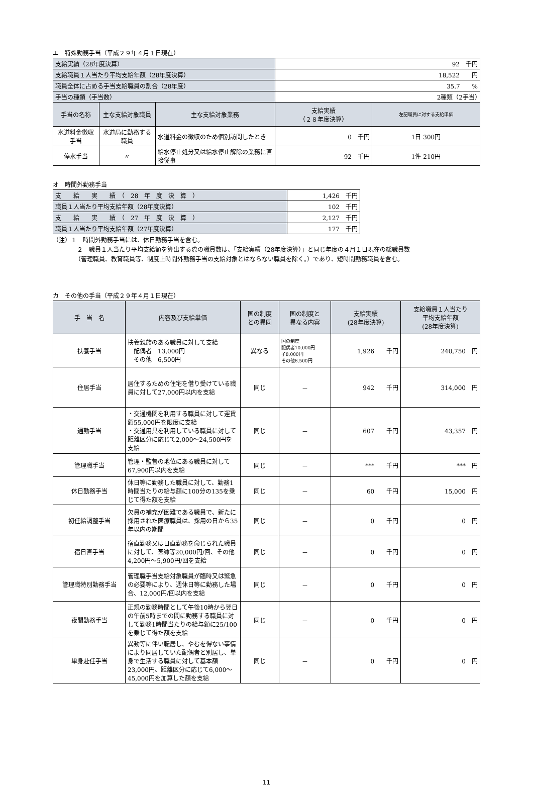エ　特殊勤務手当（平成２９年４月１日現在）
| 支給実績（28年度決算） | | | 92 千円 | |
| 支給職員１人当たり平均支給年額（28年度決算） | | | 18,522 円 | |
| 職員全体に占める手当支給職員の割合（28年度） | | | 35.7 % | |
| 手当の種類（手当数） | | | 2種類（2手当） | |
| 手当の名称 | 主な支給対象職員 | 主な支給対象業務 | 支給実績 （２８年度決算） | 左記職員に対する支給単価 |
| 水道料金徴収手当 | 水道局に勤務する職員 | 水道料金の徴収のため個別訪問したとき | 0 千円 | 1日 300円 |
| 停水手当 | 〃 | 給水停止処分又は給水停止解除の業務に直接従事 | 92 千円 | 1件 210円 |
オ　時間外勤務手当
| 支 給 実 績 （ 28 年 度 決 算 ） | 1,426 千円 |
| 職員１人当たり平均支給年額（28年度決算） | 102 千円 |
| 支 給 実 績 （ 27 年 度 決 算 ） | 2,127 千円 |
| 職員１人当たり平均支給年額（27年度決算） | 177 千円 |
（注）１　時間外勤務手当には、休日勤務手当を含む。
２　職員１人当たり平均支給額を算出する際の職員数は、「支給実績（28年度決算）」と同じ年度の４月１日現在の総職員数
（管理職員、教育職員等、制度上時間外勤務手当の支給対象とはならない職員を除く。）であり、短時間勤務職員を含む。
カ　その他の手当（平成２９年４月１日現在）
| 手 当 名 | 内容及び支給単価 | 国の制度 との異同 | 国の制度と 異なる内容 | 支給実績 (28年度決算) | 支給職員１人当たり 平均支給年額 (28年度決算) |
| --- | --- | --- | --- | --- | --- |
| 扶養手当 | 扶養親族のある職員に対して支給 配偶者 13,000円 その他 6,500円 | 異なる | 国の制度 配偶者10,000円 子8,000円 その他6,500円 | 1,926 千円 | 240,750 円 |
| 住居手当 | 居住するための住宅を借り受けている職員に対して27,000円以内を支給 | 同じ | － | 942 千円 | 314,000 円 |
| 通勤手当 | ・交通機関を利用する職員に対して運賃額55,000円を限度に支給 ・交通用具を利用している職員に対して距離区分に応じて2,000～24,500円を支給 | 同じ | － | 607 千円 | 43,357 円 |
| 管理職手当 | 管理・監督の地位にある職員に対して67,900円以内を支給 | 同じ | － | *** 千円 | *** 円 |
| 休日勤務手当 | 休日等に勤務した職員に対して、勤務1時間当たりの給与額に100分の135を乗じて得た額を支給 | 同じ | － | 60 千円 | 15,000 円 |
| 初任給調整手当 | 欠員の補充が困難である職員で、新たに採用された医療職員は、採用の日から35年以内の期間 | 同じ | － | 0 千円 | 0 円 |
| 宿日直手当 | 宿直勤務又は日直勤務を命じられた職員に対して、医師等20,000円/回、その他4,200円～5,900円/回を支給 | 同じ | － | 0 千円 | 0 円 |
| 管理職特別勤務手当 | 管理職手当支給対象職員が臨時又は緊急の必要等により、週休日等に勤務した場合、12,000円/回以内を支給 | 同じ | － | 0 千円 | 0 円 |
| 夜間勤務手当 | 正規の勤務時間として午後10時から翌日の午前5時までの間に勤務する職員に対して勤務1時間当たりの給与額に25/100を乗じて得た額を支給 | 同じ | － | 0 千円 | 0 円 |
| 単身赴任手当 | 異動等に伴い転居し、やむを得ない事情により同居していた配偶者と別居し、単身で生活する職員に対して基本額23,000円、距離区分に応じて6,000～45,000円を加算した額を支給 | 同じ | － | 0 千円 | 0 円 |
11